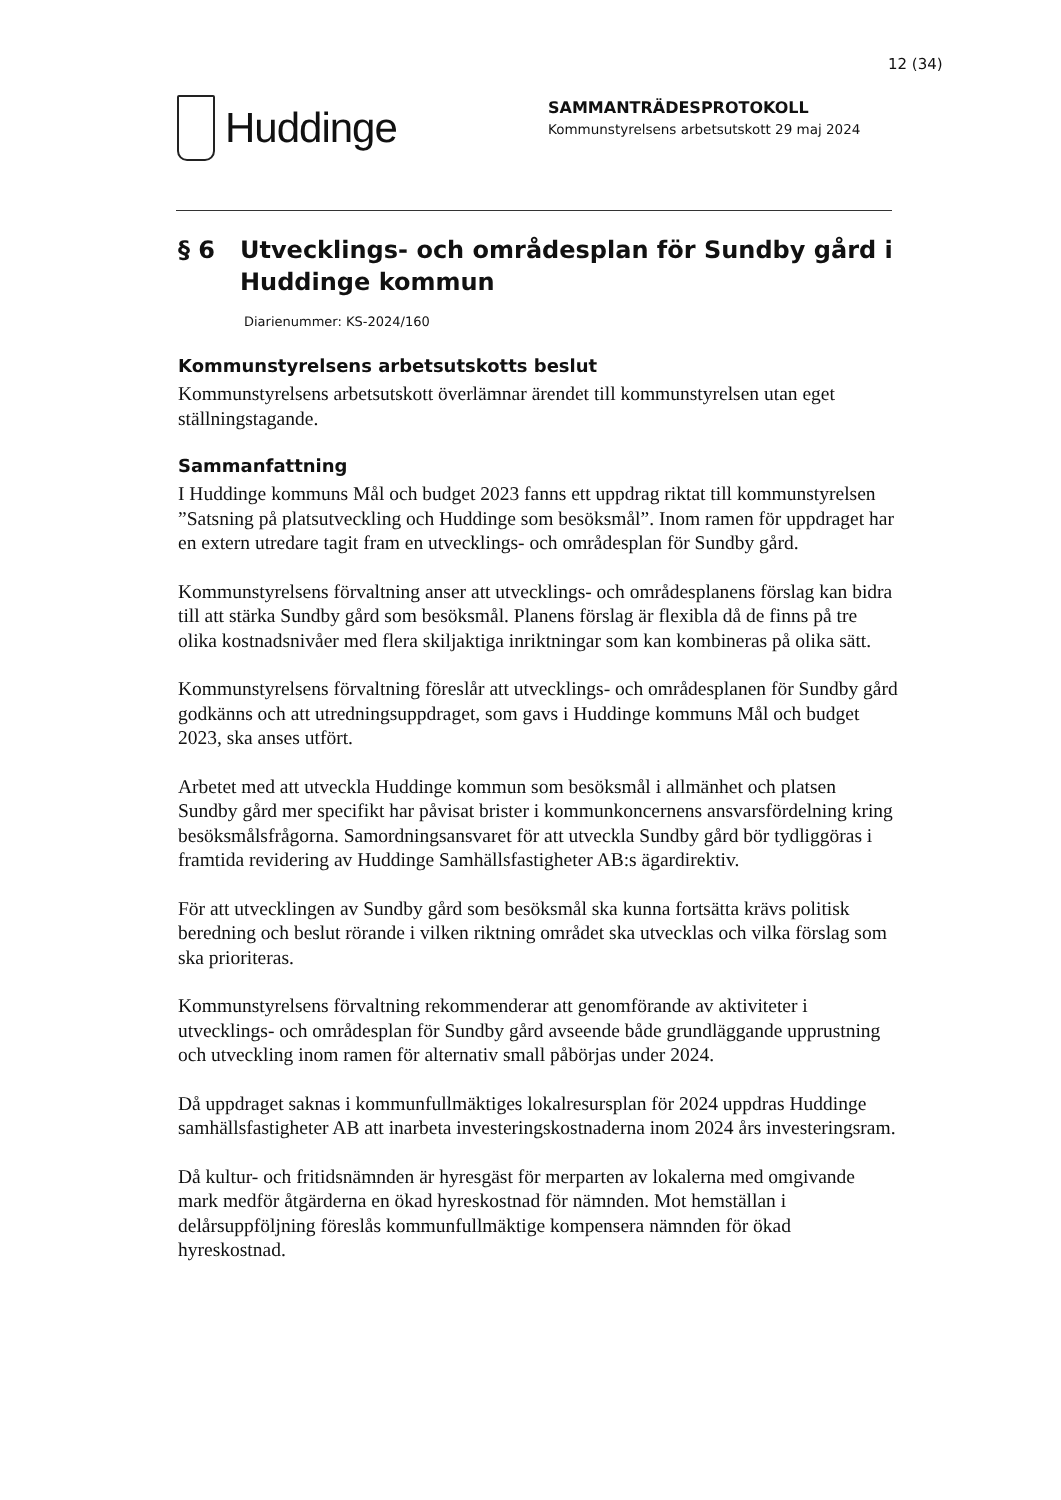12 (34)
Huddinge
SAMMANTRÄDESPROTOKOLL
Kommunstyrelsens arbetsutskott 29 maj 2024
§ 6 Utvecklings- och områdesplan för Sundby gård i Huddinge kommun
Diarienummer: KS-2024/160
Kommunstyrelsens arbetsutskotts beslut
Kommunstyrelsens arbetsutskott överlämnar ärendet till kommunstyrelsen utan eget ställningstagande.
Sammanfattning
I Huddinge kommuns Mål och budget 2023 fanns ett uppdrag riktat till kommunstyrelsen ”Satsning på platsutveckling och Huddinge som besöksmål”. Inom ramen för uppdraget har en extern utredare tagit fram en utvecklings- och områdesplan för Sundby gård.
Kommunstyrelsens förvaltning anser att utvecklings- och områdesplanens förslag kan bidra till att stärka Sundby gård som besöksmål. Planens förslag är flexibla då de finns på tre olika kostnadsnivåer med flera skiljaktiga inriktningar som kan kombineras på olika sätt.
Kommunstyrelsens förvaltning föreslår att utvecklings- och områdesplanen för Sundby gård godkänns och att utredningsuppdraget, som gavs i Huddinge kommuns Mål och budget 2023, ska anses utfört.
Arbetet med att utveckla Huddinge kommun som besöksmål i allmänhet och platsen Sundby gård mer specifikt har påvisat brister i kommunkoncernens ansvarsfördelning kring besöksmålsfrågorna. Samordningsansvaret för att utveckla Sundby gård bör tydliggöras i framtida revidering av Huddinge Samhällsfastigheter AB:s ägardirektiv.
För att utvecklingen av Sundby gård som besöksmål ska kunna fortsätta krävs politisk beredning och beslut rörande i vilken riktning området ska utvecklas och vilka förslag som ska prioriteras.
Kommunstyrelsens förvaltning rekommenderar att genomförande av aktiviteter i utvecklings- och områdesplan för Sundby gård avseende både grundläggande upprustning och utveckling inom ramen för alternativ small påbörjas under 2024.
Då uppdraget saknas i kommunfullmäktiges lokalresursplan för 2024 uppdras Huddinge samhällsfastigheter AB att inarbeta investeringskostnaderna inom 2024 års investeringsram.
Då kultur- och fritidsnämnden är hyresgäst för merparten av lokalerna med omgivande mark medför åtgärderna en ökad hyreskostnad för nämnden. Mot hemställan i delårsuppföljning föreslås kommunfullmäktige kompensera nämnden för ökad hyreskostnad.